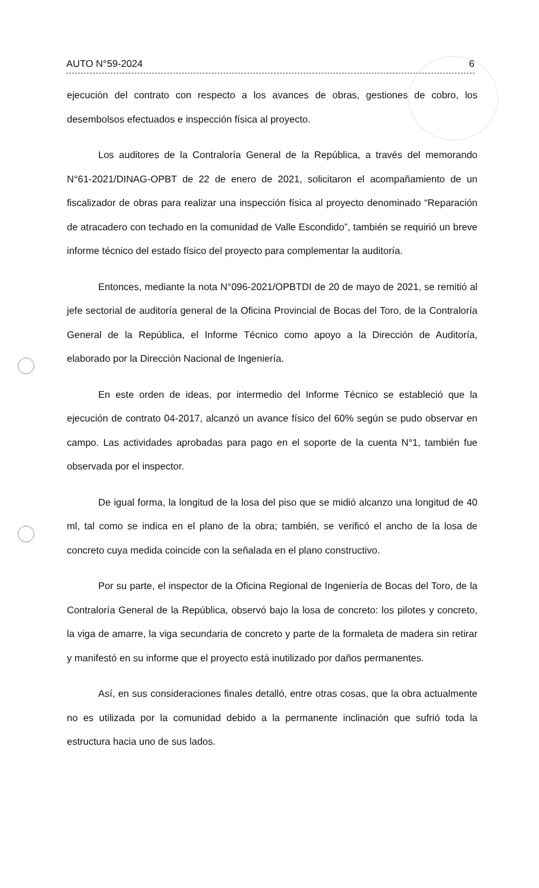AUTO N°59-2024 6
ejecución del contrato con respecto a los avances de obras, gestiones de cobro, los desembolsos efectuados e inspección física al proyecto.
Los auditores de la Contraloría General de la República, a través del memorando N°61-2021/DINAG-OPBT de 22 de enero de 2021, solicitaron el acompañamiento de un fiscalizador de obras para realizar una inspección física al proyecto denominado “Reparación de atracadero con techado en la comunidad de Valle Escondido”, también se requirió un breve informe técnico del estado físico del proyecto para complementar la auditoría.
Entonces, mediante la nota N°096-2021/OPBTDI de 20 de mayo de 2021, se remitió al jefe sectorial de auditoría general de la Oficina Provincial de Bocas del Toro, de la Contraloría General de la República, el Informe Técnico como apoyo a la Dirección de Auditoría, elaborado por la Dirección Nacional de Ingeniería.
En este orden de ideas, por intermedio del Informe Técnico se estableció que la ejecución de contrato 04-2017, alcanzó un avance físico del 60% según se pudo observar en campo. Las actividades aprobadas para pago en el soporte de la cuenta N°1, también fue observada por el inspector.
De igual forma, la longitud de la losa del piso que se midió alcanzo una longitud de 40 ml, tal como se indica en el plano de la obra; también, se verificó el ancho de la losa de concreto cuya medida coincide con la señalada en el plano constructivo.
Por su parte, el inspector de la Oficina Regional de Ingeniería de Bocas del Toro, de la Contraloría General de la República, observó bajo la losa de concreto: los pilotes y concreto, la viga de amarre, la viga secundaria de concreto y parte de la formaleta de madera sin retirar y manifestó en su informe que el proyecto está inutilizado por daños permanentes.
Así, en sus consideraciones finales detalló, entre otras cosas, que la obra actualmente no es utilizada por la comunidad debido a la permanente inclinación que sufrió toda la estructura hacia uno de sus lados.